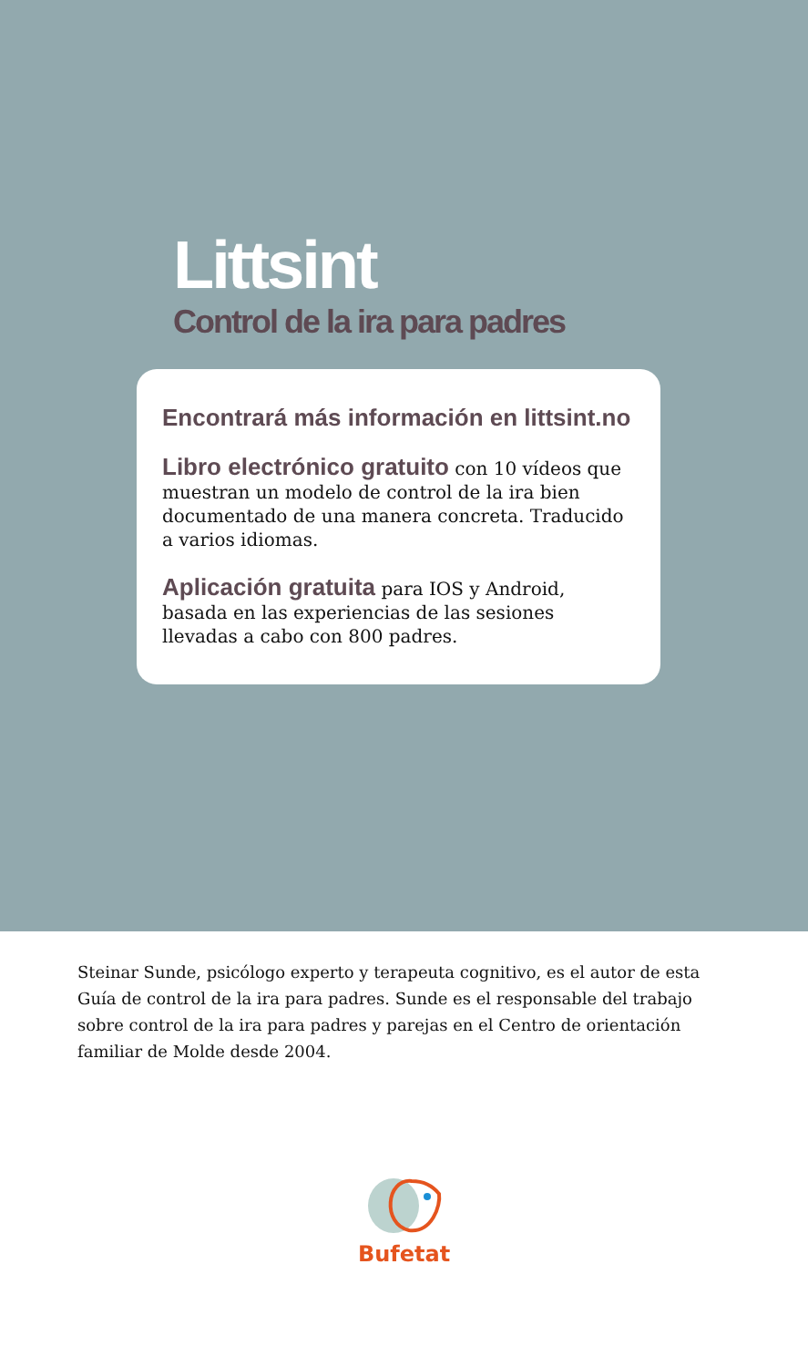Littsint
Control de la ira para padres
Encontrará más información en littsint.no
Libro electrónico gratuito con 10 vídeos que muestran un modelo de control de la ira bien documentado de una manera concreta. Traducido a varios idiomas.
Aplicación gratuita para IOS y Android, basada en las experiencias de las sesiones llevadas a cabo con 800 padres.
Steinar Sunde, psicólogo experto y terapeuta cognitivo, es el autor de esta Guía de control de la ira para padres. Sunde es el responsable del trabajo sobre control de la ira para padres y parejas en el Centro de orientación familiar de Molde desde 2004.
Bufetat